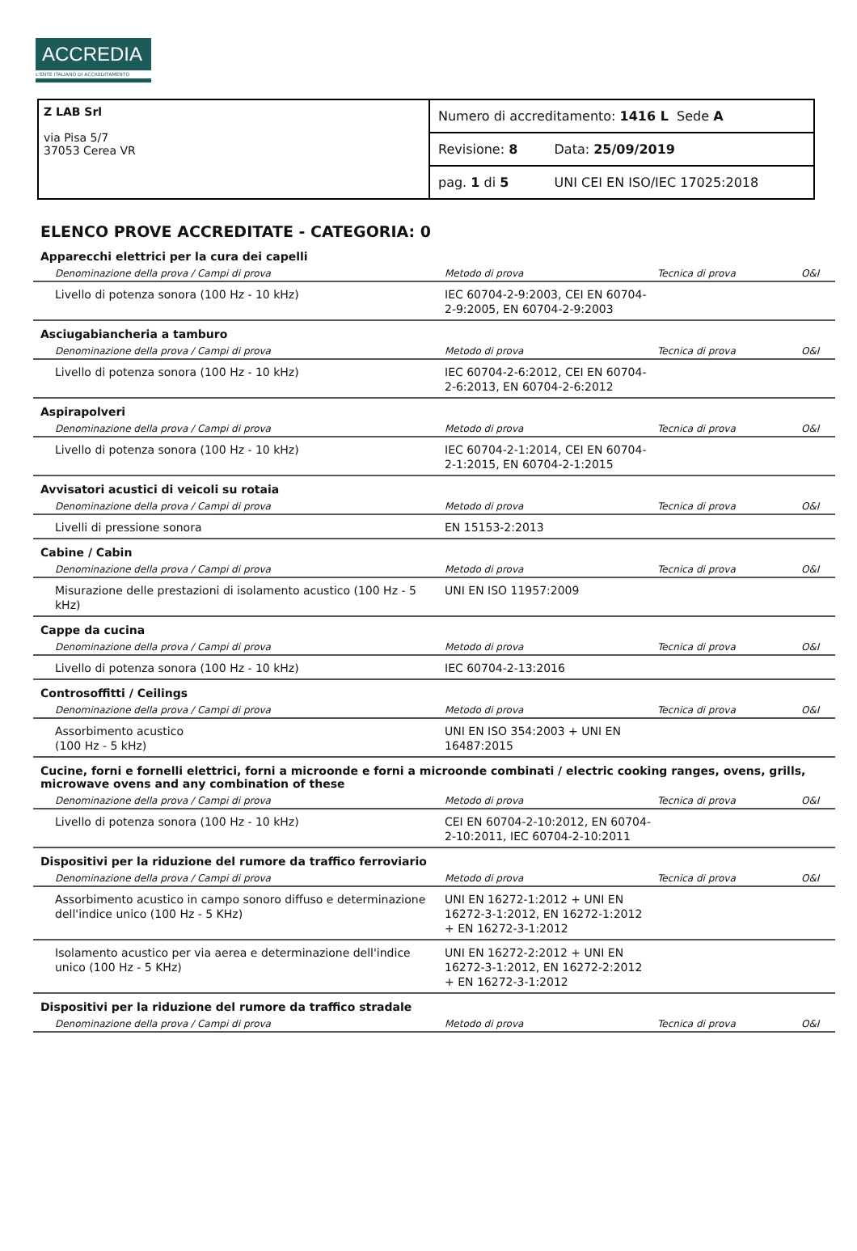ACCREDIA
L'ENTE ITALIANO DI ACCREDITAMENTO
| Z LAB Srl via Pisa 5/7 37053 Cerea VR | Numero di accreditamento: 1416 L Sede A | |
| | Revisione: 8 | Data: 25/09/2019 |
| | pag. 1 di 5 | UNI CEI EN ISO/IEC 17025:2018 |
ELENCO PROVE ACCREDITATE - CATEGORIA: 0
Apparecchi elettrici per la cura dei capelli
| Denominazione della prova / Campi di prova | Metodo di prova | Tecnica di prova | O&I |
| --- | --- | --- | --- |
| Livello di potenza sonora (100 Hz - 10 kHz) | IEC 60704-2-9:2003, CEI EN 60704-2-9:2005, EN 60704-2-9:2003 | | |
Asciugabiancheria a tamburo
| Denominazione della prova / Campi di prova | Metodo di prova | Tecnica di prova | O&I |
| --- | --- | --- | --- |
| Livello di potenza sonora (100 Hz - 10 kHz) | IEC 60704-2-6:2012, CEI EN 60704-2-6:2013, EN 60704-2-6:2012 | | |
Aspirapolveri
| Denominazione della prova / Campi di prova | Metodo di prova | Tecnica di prova | O&I |
| --- | --- | --- | --- |
| Livello di potenza sonora (100 Hz - 10 kHz) | IEC 60704-2-1:2014, CEI EN 60704-2-1:2015, EN 60704-2-1:2015 | | |
Avvisatori acustici di veicoli su rotaia
| Denominazione della prova / Campi di prova | Metodo di prova | Tecnica di prova | O&I |
| --- | --- | --- | --- |
| Livelli di pressione sonora | EN 15153-2:2013 | | |
Cabine / Cabin
| Denominazione della prova / Campi di prova | Metodo di prova | Tecnica di prova | O&I |
| --- | --- | --- | --- |
| Misurazione delle prestazioni di isolamento acustico (100 Hz - 5 kHz) | UNI EN ISO 11957:2009 | | |
Cappe da cucina
| Denominazione della prova / Campi di prova | Metodo di prova | Tecnica di prova | O&I |
| --- | --- | --- | --- |
| Livello di potenza sonora (100 Hz - 10 kHz) | IEC 60704-2-13:2016 | | |
Controsoffitti / Ceilings
| Denominazione della prova / Campi di prova | Metodo di prova | Tecnica di prova | O&I |
| --- | --- | --- | --- |
| Assorbimento acustico (100 Hz - 5 kHz) | UNI EN ISO 354:2003 + UNI EN 16487:2015 | | |
Cucine, forni e fornelli elettrici, forni a microonde e forni a microonde combinati / electric cooking ranges, ovens, grills, microwave ovens and any combination of these
| Denominazione della prova / Campi di prova | Metodo di prova | Tecnica di prova | O&I |
| --- | --- | --- | --- |
| Livello di potenza sonora (100 Hz - 10 kHz) | CEI EN 60704-2-10:2012, EN 60704-2-10:2011, IEC 60704-2-10:2011 | | |
Dispositivi per la riduzione del rumore da traffico ferroviario
| Denominazione della prova / Campi di prova | Metodo di prova | Tecnica di prova | O&I |
| --- | --- | --- | --- |
| Assorbimento acustico in campo sonoro diffuso e determinazione dell'indice unico (100 Hz - 5 KHz) | UNI EN 16272-1:2012 + UNI EN 16272-3-1:2012, EN 16272-1:2012 + EN 16272-3-1:2012 | | |
| Isolamento acustico per via aerea e determinazione dell'indice unico (100 Hz - 5 KHz) | UNI EN 16272-2:2012 + UNI EN 16272-3-1:2012, EN 16272-2:2012 + EN 16272-3-1:2012 | | |
Dispositivi per la riduzione del rumore da traffico stradale
| Denominazione della prova / Campi di prova | Metodo di prova | Tecnica di prova | O&I |
| --- | --- | --- | --- |